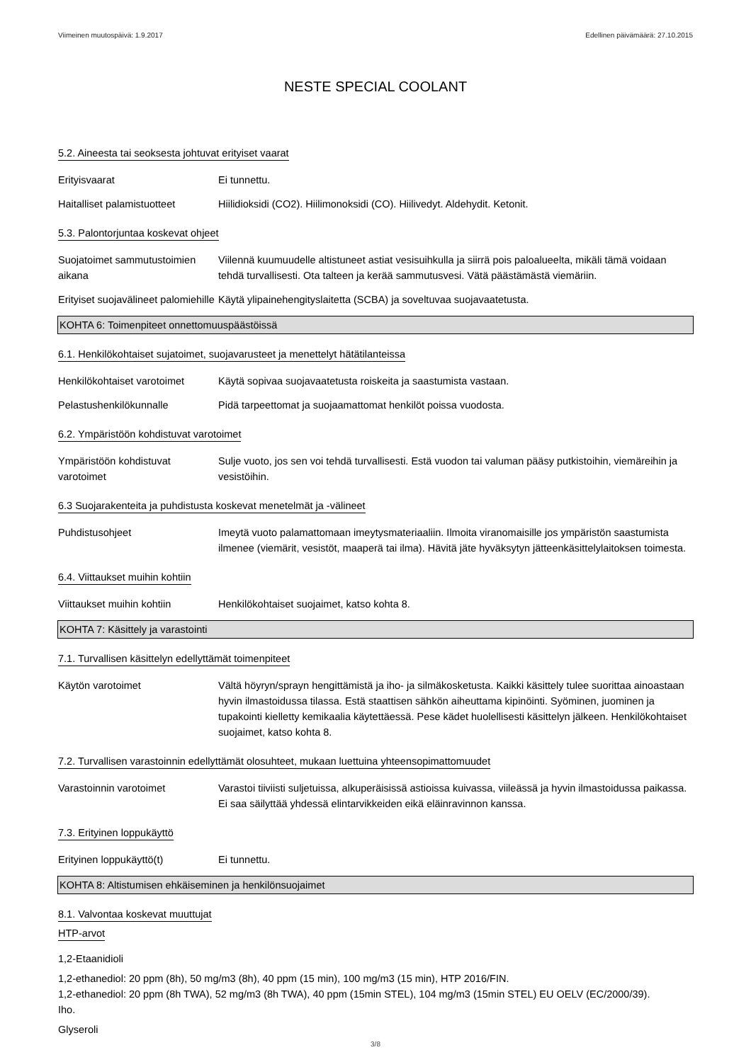Viimeinen muutospäivä: 1.9.2017 Edellinen päivämäärä: 27.10.2015
NESTE SPECIAL COOLANT
5.2. Aineesta tai seoksesta johtuvat erityiset vaarat
Erityisvaarat Ei tunnettu.
Haitalliset palamistuotteet
Hiilidioksidi (CO2). Hiilimonoksidi (CO). Hiilivedyt. Aldehydit. Ketonit.
5.3. Palontorjuntaa koskevat ohjeet
Suojatoimet sammutustoimien aikana
Viilennä kuumuudelle altistuneet astiat vesisuihkulla ja siirrä pois paloalueelta, mikäli tämä voidaan tehdä turvallisesti. Ota talteen ja kerää sammutusvesi. Vätä päästämästä viemäriin.
Erityiset suojavälineet palomiehille
Käytä ylipainehengityslaitetta (SCBA) ja soveltuvaa suojavaatetusta.
KOHTA 6: Toimenpiteet onnettomuuspäästöissä
6.1. Henkilökohtaiset sujatoimet, suojavarusteet ja menettelyt hätätilanteissa
Henkilökohtaiset varotoimet
Käytä sopivaa suojavaatetusta roiskeita ja saastumista vastaan.
Pelastushenkilökunnalle Pidä tarpeettomat ja suojaamattomat henkilöt poissa vuodosta.
6.2. Ympäristöön kohdistuvat varotoimet
Ympäristöön kohdistuvat varotoimet
Sulje vuoto, jos sen voi tehdä turvallisesti. Estä vuodon tai valuman pääsy putkistoihin, viemäreihin ja vesistöihin.
6.3 Suojarakenteita ja puhdistusta koskevat menetelmät ja -välineet
Puhdistusohjeet Imeytä vuoto palamattomaan imeytysmateriaaliin. Ilmoita viranomaisille jos ympäristön saastumista ilmenee (viemärit, vesistöt, maaperä tai ilma). Hävitä jäte hyväksytyn jätteenkäsittelylaitoksen toimesta.
6.4. Viittaukset muihin kohtiin
Viittaukset muihin kohtiin
Henkilökohtaiset suojaimet, katso kohta 8.
KOHTA 7: Käsittely ja varastointi
7.1. Turvallisen käsittelyn edellyttämät toimenpiteet
Käytön varotoimet Vältä höyryn/sprayn hengittämistä ja iho- ja silmäkosketusta. Kaikki käsittely tulee suorittaa ainoastaan hyvin ilmastoidussa tilassa. Estä staattisen sähkön aiheuttama kipinöinti. Syöminen, juominen ja tupakointi kielletty kemikaalia käytettäessä. Pese kädet huolellisesti käsittelyn jälkeen. Henkilökohtaiset suojaimet, katso kohta 8.
7.2. Turvallisen varastoinnin edellyttämät olosuhteet, mukaan luettuina yhteensopimattomuudet
Varastoinnin varotoimet Varastoi tiiviisti suljetuissa, alkuperäisissä astioissa kuivassa, viileässä ja hyvin ilmastoidussa paikassa. Ei saa säilyttää yhdessä elintarvikkeiden eikä eläinravinnon kanssa.
7.3. Erityinen loppukäyttö
Erityinen loppukäyttö(t) Ei tunnettu.
KOHTA 8: Altistumisen ehkäiseminen ja henkilönsuojaimet
8.1. Valvontaa koskevat muuttujat
HTP-arvot
1,2-Etaanidioli
1,2-ethanediol: 20 ppm (8h), 50 mg/m3 (8h), 40 ppm (15 min), 100 mg/m3 (15 min), HTP 2016/FIN.
1,2-ethanediol: 20 ppm (8h TWA), 52 mg/m3 (8h TWA), 40 ppm (15min STEL), 104 mg/m3 (15min STEL) EU OELV (EC/2000/39).
Iho.
Glyseroli
3/8